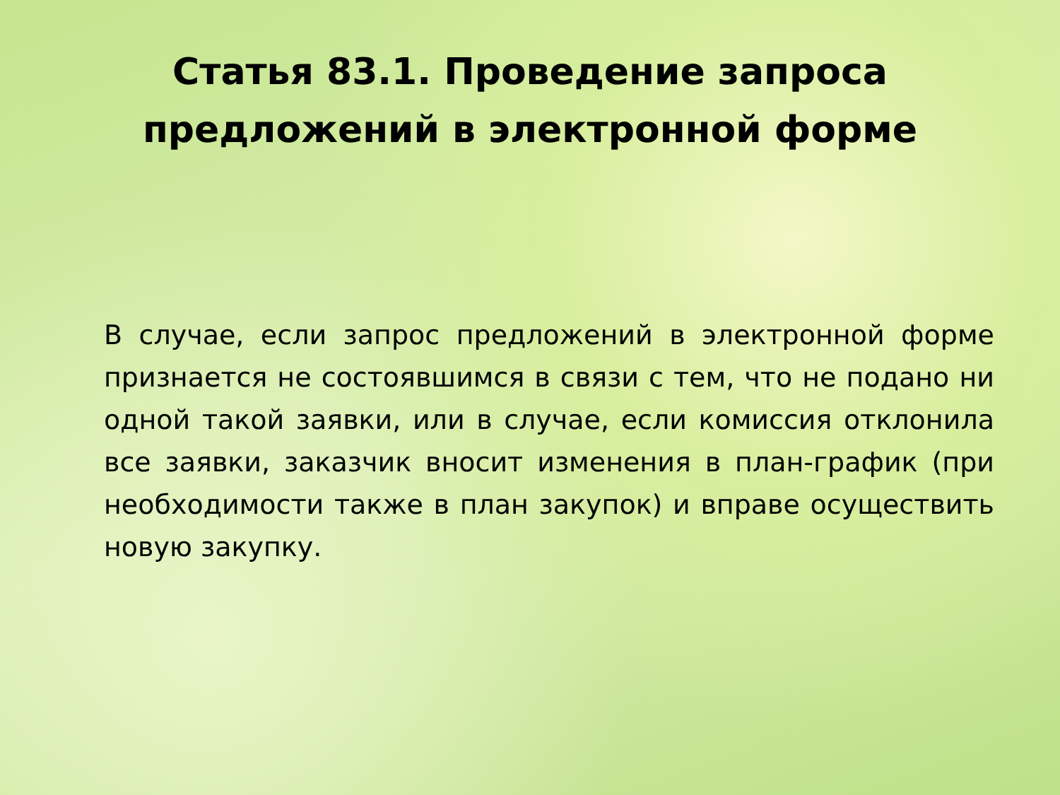Статья 83.1. Проведение запроса
предложений в электронной форме
В случае, если запрос предложений в электронной форме признается не состоявшимся в связи с тем, что не подано ни одной такой заявки, или в случае, если комиссия отклонила все заявки, заказчик вносит изменения в план-график (при необходимости также в план закупок) и вправе осуществить новую закупку.